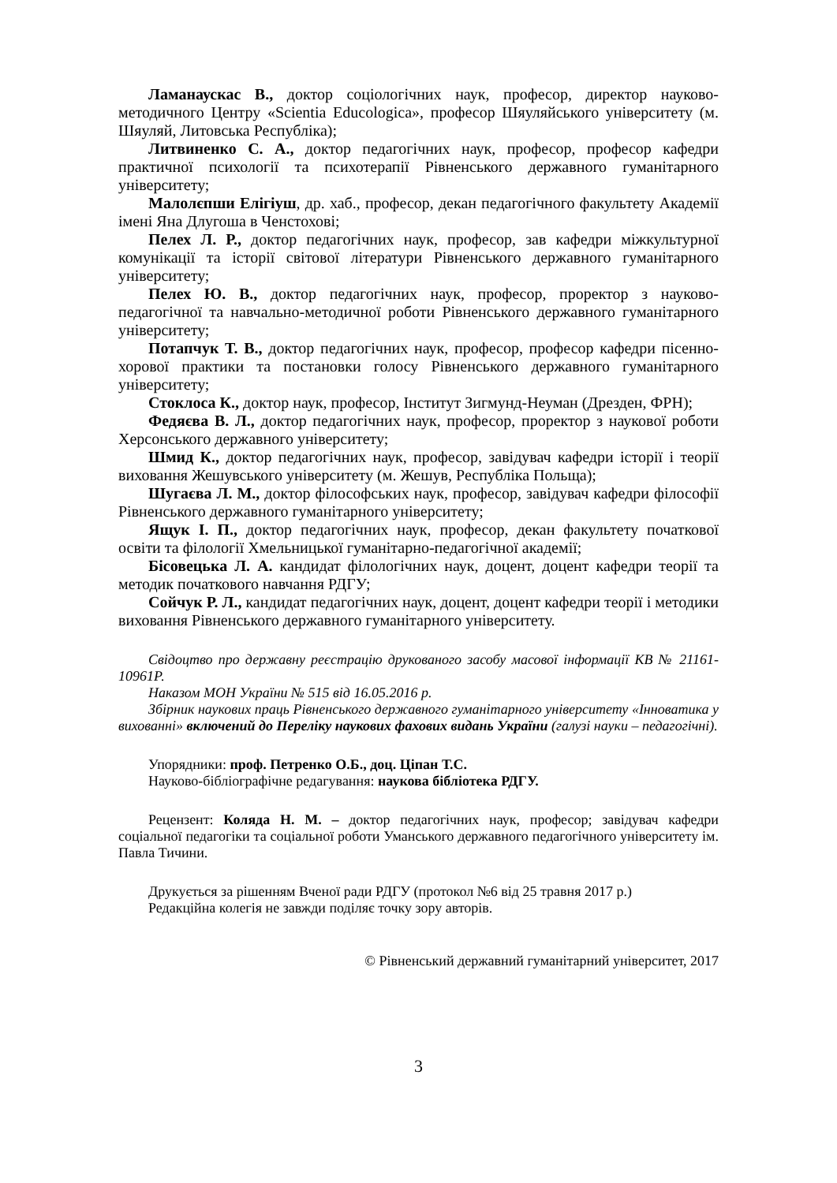Ламанаускас В., доктор соціологічних наук, професор, директор науково-методичного Центру «Scientia Educologica», професор Шяуляйського університету (м. Шяуляй, Литовська Республіка);
Литвиненко С. А., доктор педагогічних наук, професор, професор кафедри практичної психології та психотерапії Рівненського державного гуманітарного університету;
Малолєпши Елігіуш, др. хаб., професор, декан педагогічного факультету Академії імені Яна Длугоша в Ченстохові;
Пелех Л. Р., доктор педагогічних наук, професор, зав кафедри міжкультурної комунікації та історії світової літератури Рівненського державного гуманітарного університету;
Пелех Ю. В., доктор педагогічних наук, професор, проректор з науково-педагогічної та навчально-методичної роботи Рівненського державного гуманітарного університету;
Потапчук Т. В., доктор педагогічних наук, професор, професор кафедри пісенно-хорової практики та постановки голосу Рівненського державного гуманітарного університету;
Стоклоса К., доктор наук, професор, Інститут Зигмунд-Неуман (Дрезден, ФРН);
Федяєва В. Л., доктор педагогічних наук, професор, проректор з наукової роботи Херсонського державного університету;
Шмид К., доктор педагогічних наук, професор, завідувач кафедри історії і теорії виховання Жешувського університету (м. Жешув, Республіка Польща);
Шугаєва Л. М., доктор філософських наук, професор, завідувач кафедри філософії Рівненського державного гуманітарного університету;
Ящук І. П., доктор педагогічних наук, професор, декан факультету початкової освіти та філології Хмельницької гуманітарно-педагогічної академії;
Бісовецька Л. А. кандидат філологічних наук, доцент, доцент кафедри теорії та методик початкового навчання РДГУ;
Сойчук Р. Л., кандидат педагогічних наук, доцент, доцент кафедри теорії і методики виховання Рівненського державного гуманітарного університету.
Свідоцтво про державну реєстрацію друкованого засобу масової інформації КВ № 21161-10961Р.
Наказом МОН України № 515 від 16.05.2016 р.
Збірник наукових праць Рівненського державного гуманітарного університету «Інноватика у вихованні» включений до Переліку наукових фахових видань України (галузі науки – педагогічні).
Упорядники: проф. Петренко О.Б., доц. Ціпан Т.С.
Науково-бібліографічне редагування: наукова бібліотека РДГУ.
Рецензент: Коляда Н. М. – доктор педагогічних наук, професор; завідувач кафедри соціальної педагогіки та соціальної роботи Уманського державного педагогічного університету ім. Павла Тичини.
Друкується за рішенням Вченої ради РДГУ (протокол №6 від 25 травня 2017 р.)
Редакційна колегія не завжди поділяє точку зору авторів.
© Рівненський державний гуманітарний університет, 2017
3